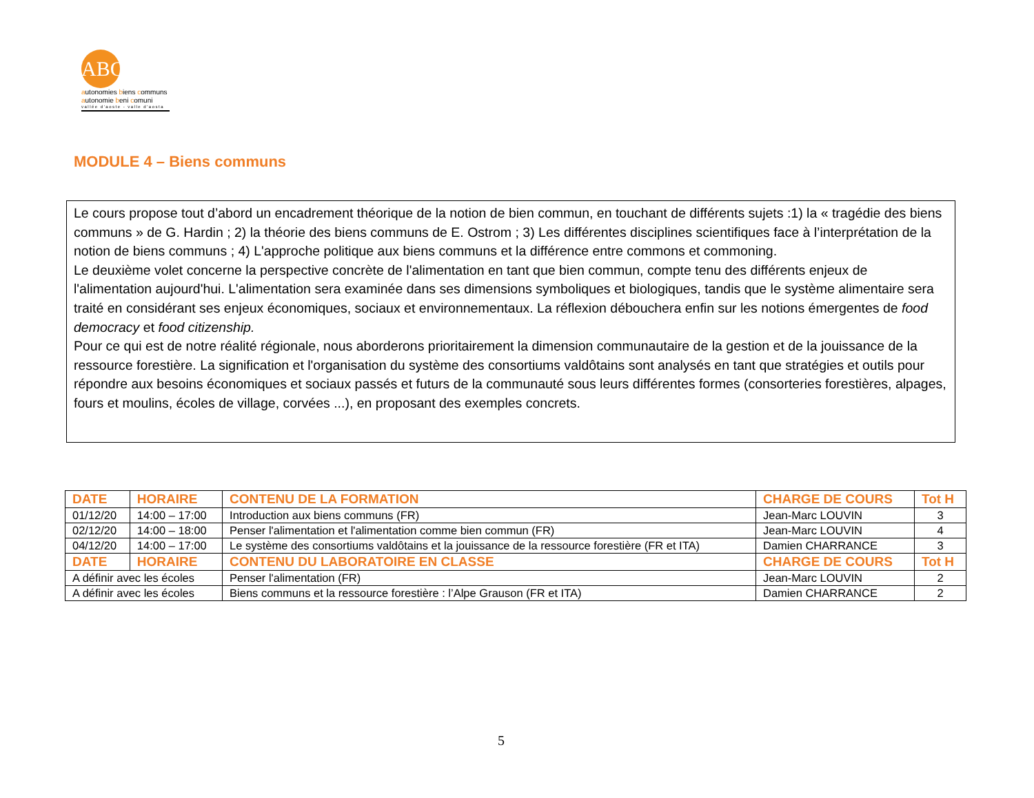ABC
autonomies biens communs
autonomie beni comuni
vallée d'aoste - valle d'aosta
MODULE 4 – Biens communs
Le cours propose tout d’abord un encadrement théorique de la notion de bien commun, en touchant de différents sujets :1) la « tragédie des biens communs » de G. Hardin ; 2) la théorie des biens communs de E. Ostrom ; 3) Les différentes disciplines scientifiques face à l’interprétation de la notion de biens communs ; 4) L'approche politique aux biens communs et la différence entre commons et commoning.
Le deuxième volet concerne la perspective concrète de l'alimentation en tant que bien commun, compte tenu des différents enjeux de l'alimentation aujourd'hui. L'alimentation sera examinée dans ses dimensions symboliques et biologiques, tandis que le système alimentaire sera traité en considérant ses enjeux économiques, sociaux et environnementaux. La réflexion débouchera enfin sur les notions émergentes de food democracy et food citizenship.
Pour ce qui est de notre réalité régionale, nous aborderons prioritairement la dimension communautaire de la gestion et de la jouissance de la ressource forestière. La signification et l'organisation du système des consortiums valdôtains sont analysés en tant que stratégies et outils pour répondre aux besoins économiques et sociaux passés et futurs de la communauté sous leurs différentes formes (consorteries forestières, alpages, fours et moulins, écoles de village, corvées ...), en proposant des exemples concrets.
| DATE | HORAIRE | CONTENU DE LA FORMATION | CHARGE DE COURS | Tot H |
| --- | --- | --- | --- | --- |
| 01/12/20 | 14:00 – 17:00 | Introduction aux biens communs (FR) | Jean-Marc LOUVIN | 3 |
| 02/12/20 | 14:00 – 18:00 | Penser l'alimentation et l'alimentation comme bien commun (FR) | Jean-Marc LOUVIN | 4 |
| 04/12/20 | 14:00 – 17:00 | Le système des consortiums valdôtains et la jouissance de la ressource forestière (FR et ITA) | Damien CHARRANCE | 3 |
| DATE | HORAIRE | CONTENU DU LABORATOIRE EN CLASSE | CHARGE DE COURS | Tot H |
| A définir avec les écoles | | Penser l'alimentation (FR) | Jean-Marc LOUVIN | 2 |
| A définir avec les écoles | | Biens communs et la ressource forestière : l’Alpe Grauson (FR et ITA) | Damien CHARRANCE | 2 |
5